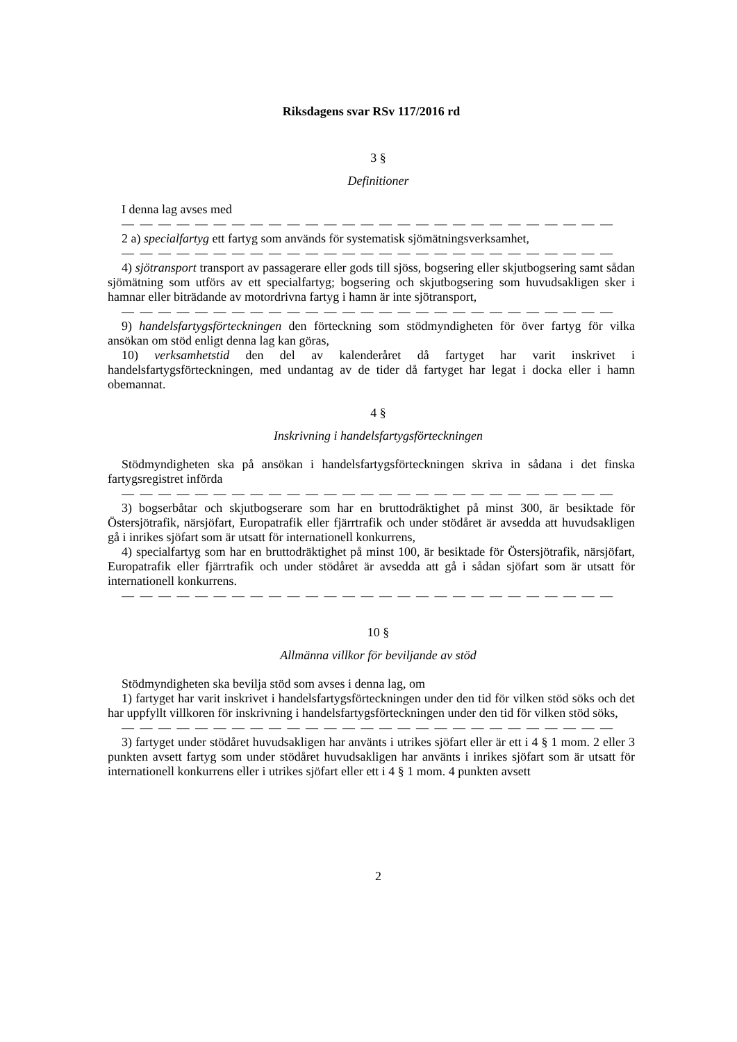Riksdagens svar RSv 117/2016 rd
3 §
Definitioner
I denna lag avses med
— — — — — — — — — — — — — — — — — — — — — — — — — — —
2 a) specialfartyg ett fartyg som används för systematisk sjömätningsverksamhet,
— — — — — — — — — — — — — — — — — — — — — — — — — — —
4) sjötransport transport av passagerare eller gods till sjöss, bogsering eller skjutbogsering samt sådan sjömätning som utförs av ett specialfartyg; bogsering och skjutbogsering som huvudsakligen sker i hamnar eller biträdande av motordrivna fartyg i hamn är inte sjötransport,
— — — — — — — — — — — — — — — — — — — — — — — — — — —
9) handelsfartygsförteckningen den förteckning som stödmyndigheten för över fartyg för vilka ansökan om stöd enligt denna lag kan göras,
10) verksamhetstid den del av kalenderåret då fartyget har varit inskrivet i handelsfartygsförteckningen, med undantag av de tider då fartyget har legat i docka eller i hamn obemannat.
4 §
Inskrivning i handelsfartygsförteckningen
Stödmyndigheten ska på ansökan i handelsfartygsförteckningen skriva in sådana i det finska fartygsregistret införda
— — — — — — — — — — — — — — — — — — — — — — — — — — —
3) bogserbåtar och skjutbogserare som har en bruttodräktighet på minst 300, är besiktade för Östersjötrafik, närsjöfart, Europatrafik eller fjärrtrafik och under stödåret är avsedda att huvudsakligen gå i inrikes sjöfart som är utsatt för internationell konkurrens,
4) specialfartyg som har en bruttodräktighet på minst 100, är besiktade för Östersjötrafik, närsjöfart, Europatrafik eller fjärrtrafik och under stödåret är avsedda att gå i sådan sjöfart som är utsatt för internationell konkurrens.
— — — — — — — — — — — — — — — — — — — — — — — — — — —
10 §
Allmänna villkor för beviljande av stöd
Stödmyndigheten ska bevilja stöd som avses i denna lag, om
1) fartyget har varit inskrivet i handelsfartygsförteckningen under den tid för vilken stöd söks och det har uppfyllt villkoren för inskrivning i handelsfartygsförteckningen under den tid för vilken stöd söks,
— — — — — — — — — — — — — — — — — — — — — — — — — — —
3) fartyget under stödåret huvudsakligen har använts i utrikes sjöfart eller är ett i 4 § 1 mom. 2 eller 3 punkten avsett fartyg som under stödåret huvudsakligen har använts i inrikes sjöfart som är utsatt för internationell konkurrens eller i utrikes sjöfart eller ett i 4 § 1 mom. 4 punkten avsett
2